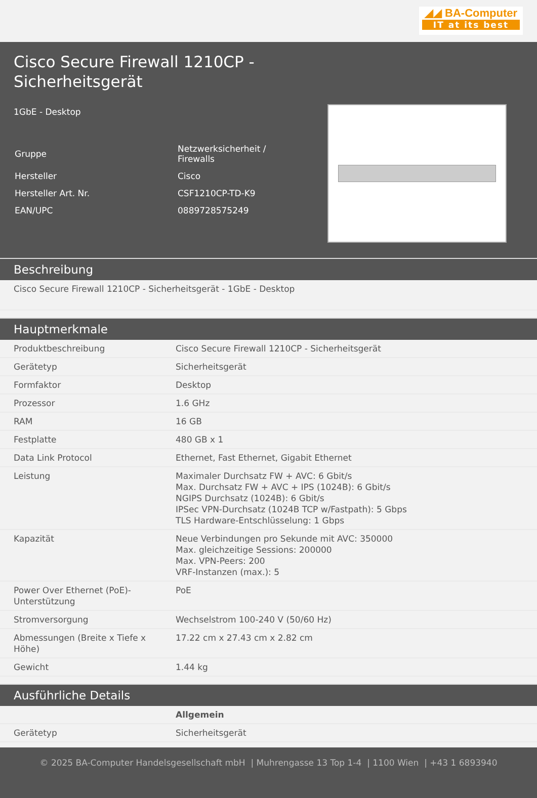◢◢ BA-Computer
IT at its best
Cisco Secure Firewall 1210CP - Sicherheitsgerät
1GbE - Desktop
| Gruppe | Netzwerksicherheit / Firewalls |
| Hersteller | Cisco |
| Hersteller Art. Nr. | CSF1210CP-TD-K9 |
| EAN/UPC | 0889728575249 |
Beschreibung
| Cisco Secure Firewall 1210CP - Sicherheitsgerät - 1GbE - Desktop |
Hauptmerkmale
| Produktbeschreibung | Cisco Secure Firewall 1210CP - Sicherheitsgerät |
| Gerätetyp | Sicherheitsgerät |
| Formfaktor | Desktop |
| Prozessor | 1.6 GHz |
| RAM | 16 GB |
| Festplatte | 480 GB x 1 |
| Data Link Protocol | Ethernet, Fast Ethernet, Gigabit Ethernet |
| Leistung | Maximaler Durchsatz FW + AVC: 6 Gbit/s Max. Durchsatz FW + AVC + IPS (1024B): 6 Gbit/s NGIPS Durchsatz (1024B): 6 Gbit/s IPSec VPN-Durchsatz (1024B TCP w/Fastpath): 5 Gbps TLS Hardware-Entschlüsselung: 1 Gbps |
| Kapazität | Neue Verbindungen pro Sekunde mit AVC: 350000 Max. gleichzeitige Sessions: 200000 Max. VPN-Peers: 200 VRF-Instanzen (max.): 5 |
| Power Over Ethernet (PoE)-Unterstützung | PoE |
| Stromversorgung | Wechselstrom 100-240 V (50/60 Hz) |
| Abmessungen (Breite x Tiefe x Höhe) | 17.22 cm x 27.43 cm x 2.82 cm |
| Gewicht | 1.44 kg |
Ausführliche Details
| | Allgemein |
| Gerätetyp | Sicherheitsgerät |
© 2025 BA-Computer Handelsgesellschaft mbH | Muhrengasse 13 Top 1-4 | 1100 Wien | +43 1 6893940